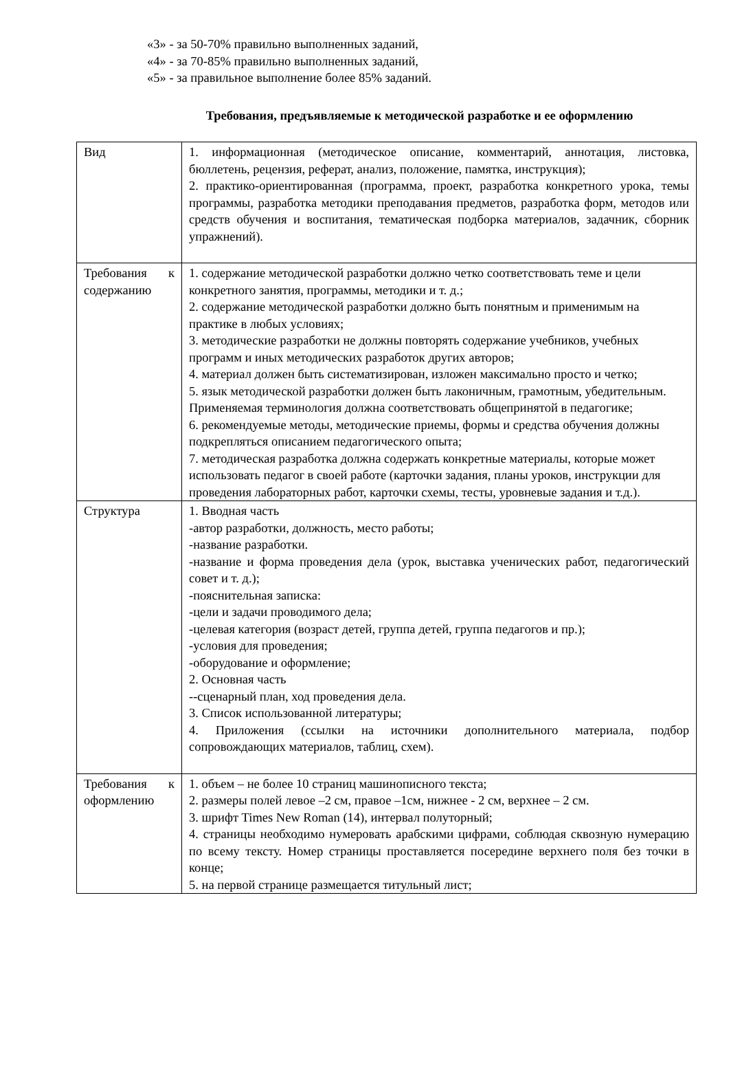«3» - за 50-70% правильно выполненных заданий,
«4» - за 70-85% правильно выполненных заданий,
«5» - за правильное выполнение более 85% заданий.
Требования, предъявляемые к методической разработке и ее оформлению
| Вид | 1. информационная (методическое описание, комментарий, аннотация, листовка, бюллетень, рецензия, реферат, анализ, положение, памятка, инструкция); 2. практико-ориентированная (программа, проект, разработка конкретного урока, темы программы, разработка методики преподавания предметов, разработка форм, методов или средств обучения и воспитания, тематическая подборка материалов, задачник, сборник упражнений). |
| Требования к содержанию | 1. содержание методической разработки должно четко соответствовать теме и цели конкретного занятия, программы, методики и т. д.; 2. содержание методической разработки должно быть понятным и применимым на практике в любых условиях; 3. методические разработки не должны повторять содержание учебников, учебных программ и иных методических разработок других авторов; 4. материал должен быть систематизирован, изложен максимально просто и четко; 5. язык методической разработки должен быть лаконичным, грамотным, убедительным. Применяемая терминология должна соответствовать общепринятой в педагогике; 6. рекомендуемые методы, методические приемы, формы и средства обучения должны подкрепляться описанием педагогического опыта; 7. методическая разработка должна содержать конкретные материалы, которые может использовать педагог в своей работе (карточки задания, планы уроков, инструкции для проведения лабораторных работ, карточки схемы, тесты, уровневые задания и т.д.). |
| Структура | 1. Вводная часть -автор разработки, должность, место работы; -название разработки. -название и форма проведения дела (урок, выставка ученических работ, педагогический совет и т. д.); -пояснительная записка: -цели и задачи проводимого дела; -целевая категория (возраст детей, группа детей, группа педагогов и пр.); -условия для проведения; -оборудование и оформление; 2. Основная часть --сценарный план, ход проведения дела. 3. Список использованной литературы; 4. Приложения (ссылки на источники дополнительного материала, подбор сопровождающих материалов, таблиц, схем). |
| Требования к оформлению | 1. объем – не более 10 страниц машинописного текста; 2. размеры полей левое –2 см, правое –1см, нижнее - 2 см, верхнее – 2 см. 3. шрифт Times New Roman (14), интервал полуторный; 4. страницы необходимо нумеровать арабскими цифрами, соблюдая сквозную нумерацию по всему тексту. Номер страницы проставляется посередине верхнего поля без точки в конце; 5. на первой странице размещается титульный лист; |